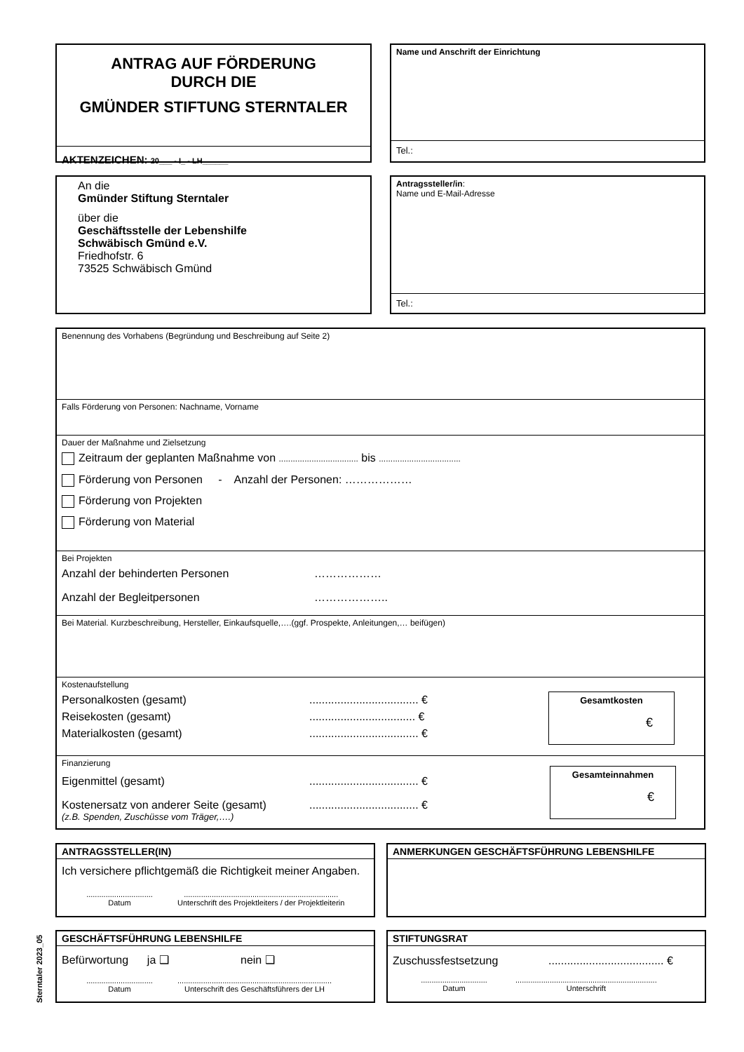ANTRAG AUF FÖRDERUNG
DURCH DIE
GMÜNDER STIFTUNG STERNTALER
AKTENZEICHEN: 20___ - I_ - LH______
Name und Anschrift der Einrichtung
Tel.:
An die
Gmünder Stiftung Sterntaler
über die
Geschäftsstelle der Lebenshilfe
Schwäbisch Gmünd e.V.
Friedhofstr. 6
73525 Schwäbisch Gmünd
Antragssteller/in:
Name und E-Mail-Adresse
Tel.:
Benennung des Vorhabens (Begründung und Beschreibung auf Seite 2)
Falls Förderung von Personen: Nachname, Vorname
Dauer der Maßnahme und Zielsetzung
Zeitraum der geplanten Maßnahme von .................................. bis ...................................
Förderung von Personen - Anzahl der Personen: ………………
Förderung von Projekten
Förderung von Material
Bei Projekten
Anzahl der behinderten Personen ………………
Anzahl der Begleitpersonen ………………..
Bei Material. Kurzbeschreibung, Hersteller, Einkaufsquelle,….(ggf. Prospekte, Anleitungen,… beifügen)
Kostenaufstellung
Personalkosten (gesamt)................................... €
Reisekosten (gesamt).................................. €
Materialkosten (gesamt)................................... €
Gesamtkosten
€
Finanzierung
Eigenmittel (gesamt)................................... €
Kostenersatz von anderer Seite (gesamt)................................... €
(z.B. Spenden, Zuschüsse vom Träger,….)
Gesamteinnahmen
€
ANTRAGSSTELLER(IN)
Ich versichere pflichtgemäß die Richtigkeit meiner Angaben.
...............................
Datum
........................................................................
Unterschrift des Projektleiters / der Projektleiterin
ANMERKUNGEN GESCHÄFTSFÜHRUNG LEBENSHILFE
GESCHÄFTSFÜHRUNG LEBENSHILFE
Befürwortung ja ❑ nein ❑
...............................
Datum
........................................................................
Unterschrift des Geschäftsführers der LH
STIFTUNGSRAT
Zuschussfestsetzung..................................... €
...............................
Datum
..................................................................
Unterschrift
Sterntaler 2023_05